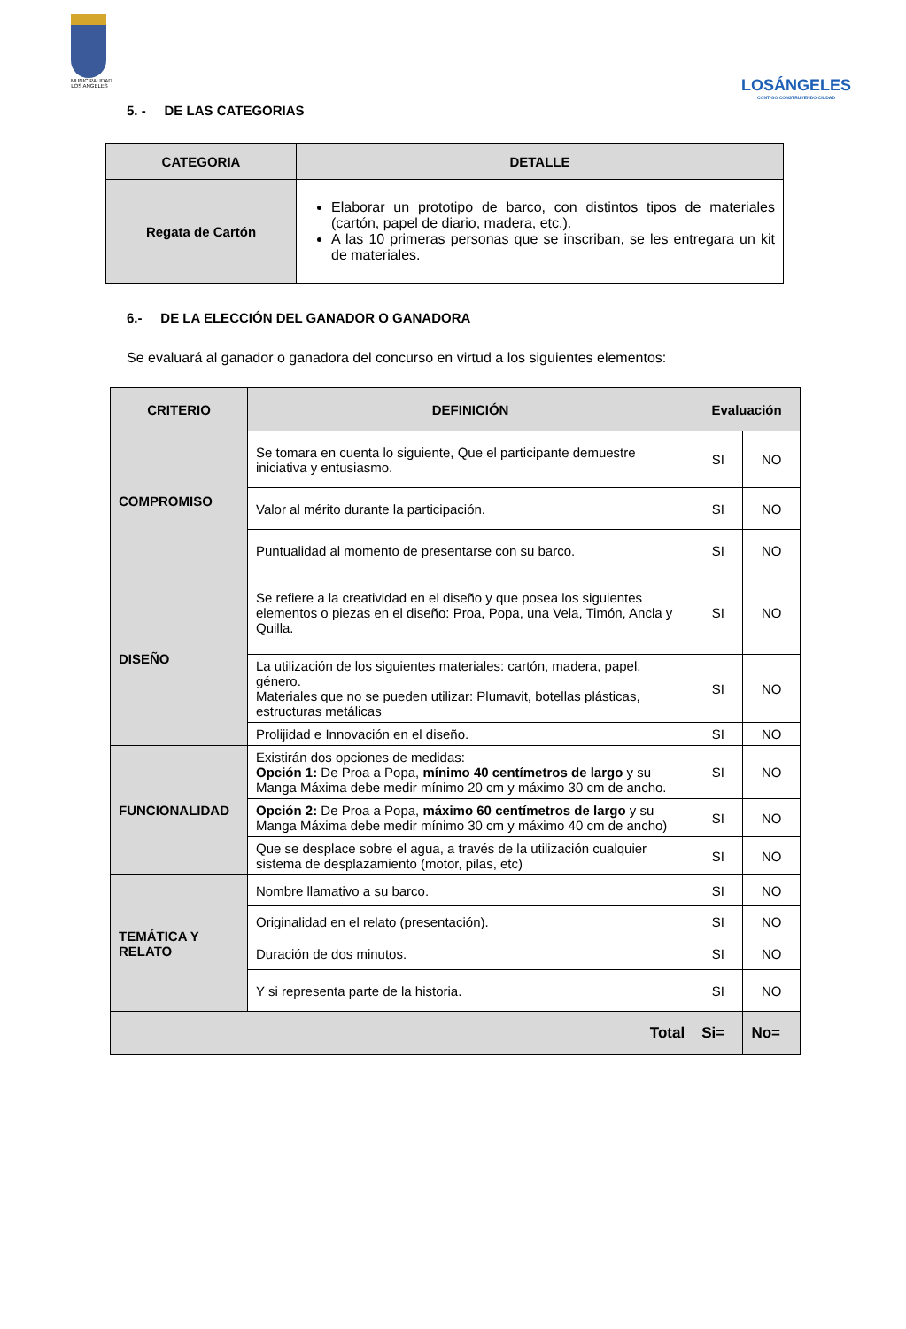MUNICIPALIDAD LOS ANGELES
LOSÁNGELES
CONTIGO CONSTRUYENDO CIUDAD
5. - DE LAS CATEGORIAS
| CATEGORIA | DETALLE |
| --- | --- |
| Regata de Cartón | Elaborar un prototipo de barco, con distintos tipos de materiales (cartón, papel de diario, madera, etc.). A las 10 primeras personas que se inscriban, se les entregara un kit de materiales. |
6.- DE LA ELECCIÓN DEL GANADOR O GANADORA
Se evaluará al ganador o ganadora del concurso en virtud a los siguientes elementos:
| CRITERIO | DEFINICIÓN | Evaluación | |
| --- | --- | --- | --- |
| COMPROMISO | Se tomara en cuenta lo siguiente, Que el participante demuestre iniciativa y entusiasmo. | SI | NO |
| | Valor al mérito durante la participación. | SI | NO |
| | Puntualidad al momento de presentarse con su barco. | SI | NO |
| DISEÑO | Se refiere a la creatividad en el diseño y que posea los siguientes elementos o piezas en el diseño: Proa, Popa, una Vela, Timón, Ancla y Quilla. | SI | NO |
| | La utilización de los siguientes materiales: cartón, madera, papel, género. Materiales que no se pueden utilizar: Plumavit, botellas plásticas, estructuras metálicas | SI | NO |
| | Prolijidad e Innovación en el diseño. | SI | NO |
| FUNCIONALIDAD | Existirán dos opciones de medidas: Opción 1: De Proa a Popa, mínimo 40 centímetros de largo y su Manga Máxima debe medir mínimo 20 cm y máximo 30 cm de ancho. | SI | NO |
| | Opción 2: De Proa a Popa, máximo 60 centímetros de largo y su Manga Máxima debe medir mínimo 30 cm y máximo 40 cm de ancho) | SI | NO |
| | Que se desplace sobre el agua, a través de la utilización cualquier sistema de desplazamiento (motor, pilas, etc) | SI | NO |
| TEMÁTICA Y RELATO | Nombre llamativo a su barco. | SI | NO |
| | Originalidad en el relato (presentación). | SI | NO |
| | Duración de dos minutos. | SI | NO |
| | Y si representa parte de la historia. | SI | NO |
| Total | | Si= | No= |